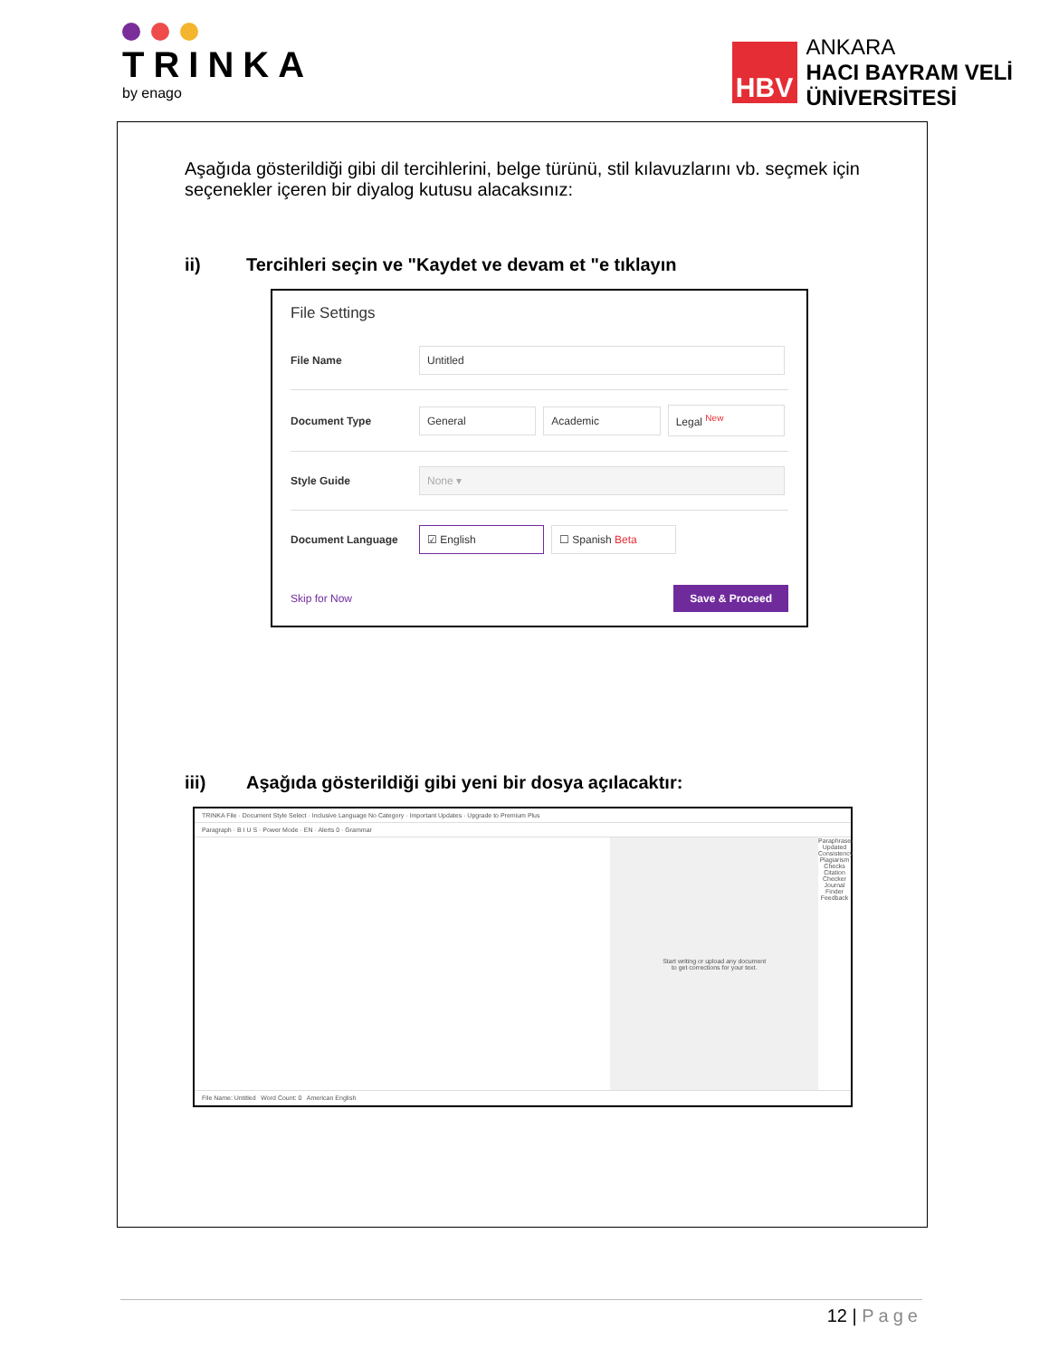TRINKA
by enago
HBV
ANKARA
HACI BAYRAM VELİ
ÜNİVERSİTESİ
Aşağıda gösterildiği gibi dil tercihlerini, belge türünü, stil kılavuzlarını vb. seçmek için seçenekler içeren bir diyalog kutusu alacaksınız:
ii) Tercihleri seçin ve "Kaydet ve devam et "e tıklayın
File Settings
File Name
Untitled
Document Type
General Academic Legal <sup>New</sup>
Style Guide
None ▾
Document Language
☑ English ☐ Spanish Beta
Skip for Now Save & Proceed
iii) Aşağıda gösterildiği gibi yeni bir dosya açılacaktır:
TRINKA File · Document Style Select · Inclusive Language No Category · Important Updates · Upgrade to Premium Plus
Paragraph · B I U S · Power Mode · EN · Alerts 0 · Grammar
Start writing or upload any document
to get corrections for your text.
Paraphraser Updated
Consistency
Plagiarism Checks
Citation Checker
Journal Finder
Feedback
File Name: Untitled Word Count: 0 American English
12 | Page